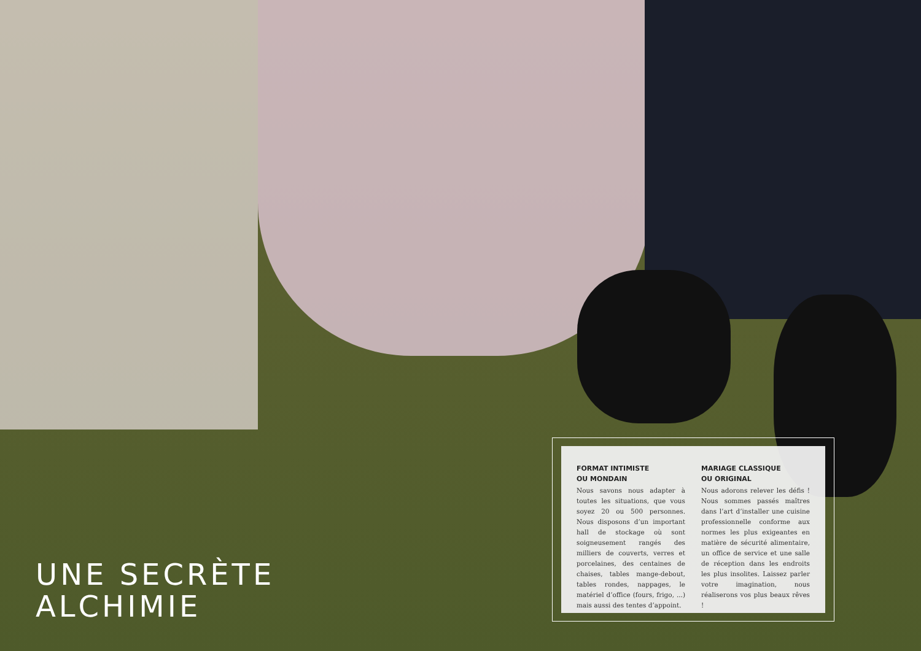UNE SECRÈTE
ALCHIMIE
FORMAT INTIMISTE
OU MONDAIN
Nous savons nous adapter à toutes les situations, que vous soyez 20 ou 500 personnes. Nous disposons d’un important hall de stockage où sont soigneusement rangés des milliers de couverts, verres et porcelaines, des centaines de chaises, tables mange-debout, tables rondes, nappages, le matériel d’office (fours, frigo, ...) mais aussi des tentes d’appoint.
MARIAGE CLASSIQUE
OU ORIGINAL
Nous adorons relever les défis ! Nous sommes passés maîtres dans l’art d’installer une cuisine professionnelle conforme aux normes les plus exigeantes en matière de sécurité alimentaire, un office de service et une salle de réception dans les endroits les plus insolites. Laissez parler votre imagination, nous réaliserons vos plus beaux rêves !